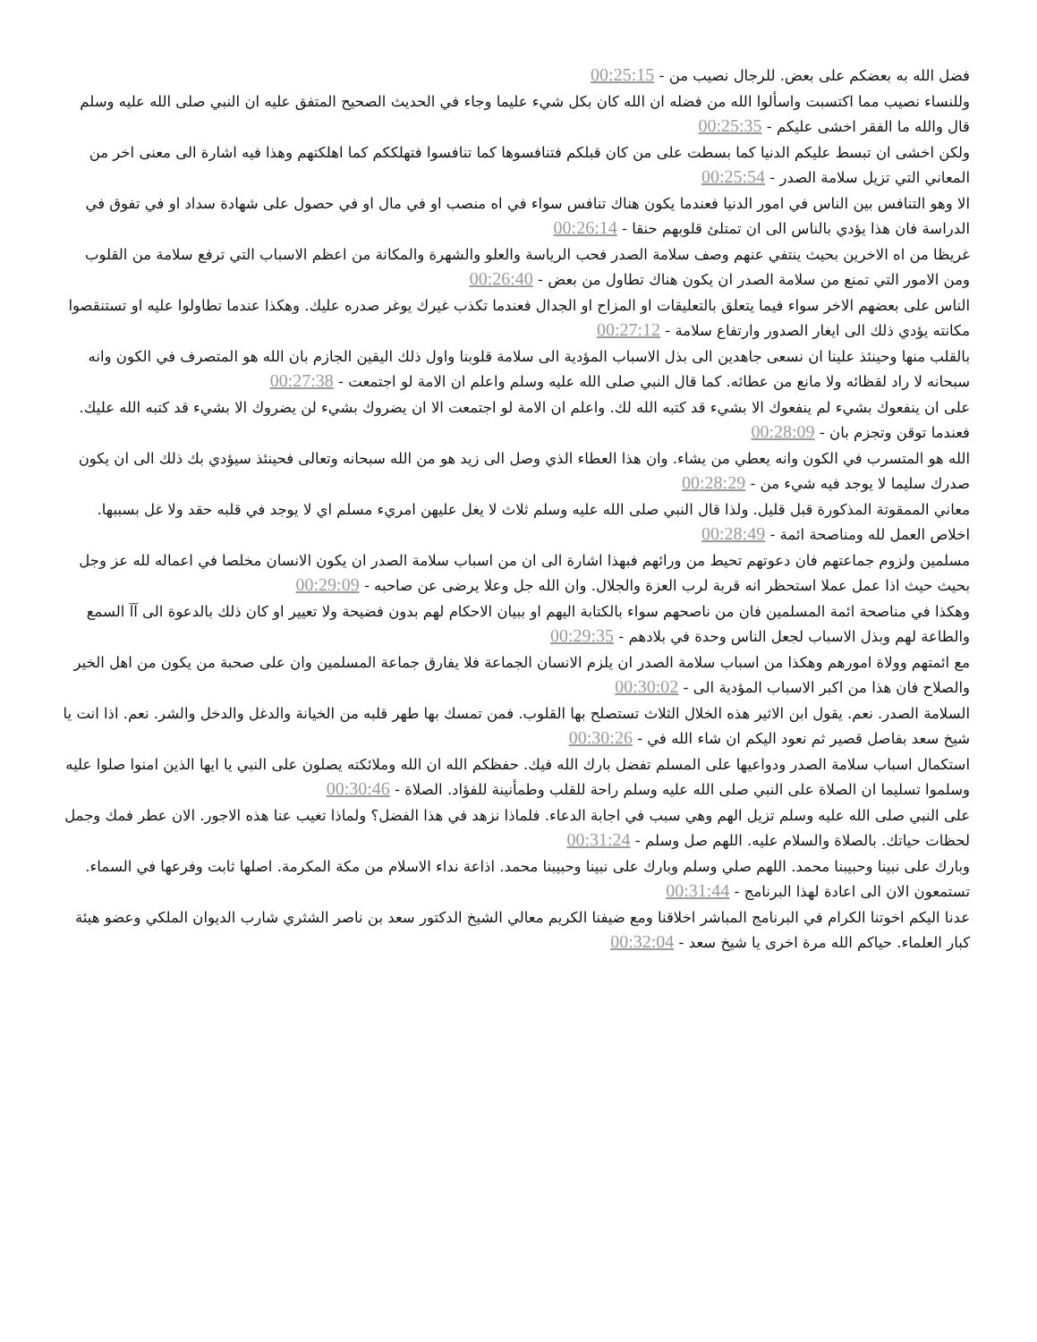فضل الله به بعضكم على بعض. للرجال نصيب من - 00:25:15
وللنساء نصيب مما اكتسبت واسألوا الله من فضله ان الله كان بكل شيء عليما وجاء في الحديث الصحيح المتفق عليه ان النبي صلى الله عليه وسلم قال والله ما الفقر اخشى عليكم - 00:25:35
ولكن اخشى ان تبسط عليكم الدنيا كما بسطت على من كان قبلكم فتنافسوها كما تنافسوا فتهلككم كما اهلكتهم وهذا فيه اشارة الى معنى اخر من المعاني التي تزيل سلامة الصدر - 00:25:54
الا وهو التنافس بين الناس في امور الدنيا فعندما يكون هناك تنافس سواء في اه منصب او في مال او في حصول على شهادة سداد او في تفوق في الدراسة فان هذا يؤدي بالناس الى ان تمتلئ قلوبهم حنقا - 00:26:14
غريظا من اه الاخرين بحيث ينتفي عنهم وصف سلامة الصدر فحب الرياسة والعلو والشهرة والمكانة من اعظم الاسباب التي ترفع سلامة من القلوب ومن الامور التي تمنع من سلامة الصدر ان يكون هناك تطاول من بعض - 00:26:40
الناس على بعضهم الاخر سواء فيما يتعلق بالتعليقات او المزاح او الجدال فعندما تكذب غيرك يوغر صدره عليك. وهكذا عندما تطاولوا عليه او تستنقصوا مكانته يؤدي ذلك الى ايغار الصدور وارتفاع سلامة - 00:27:12
بالقلب منها وحينئذ علينا ان نسعى جاهدين الى بذل الاسباب المؤدية الى سلامة قلوبنا واول ذلك اليقين الجازم بان الله هو المتصرف في الكون وانه سبحانه لا راد لقظائه ولا مانع من عطائه. كما قال النبي صلى الله عليه وسلم واعلم ان الامة لو اجتمعت - 00:27:38
على ان ينفعوك بشيء لم ينفعوك الا بشيء قد كتبه الله لك. واعلم ان الامة لو اجتمعت الا ان يضروك بشيء لن يضروك الا بشيء قد كتبه الله عليك. فعندما توقن وتجزم بان - 00:28:09
الله هو المتسرب في الكون وانه يعطي من يشاء. وان هذا العطاء الذي وصل الى زيد هو من الله سبحانه وتعالى فحينئذ سيؤدي بك ذلك الى ان يكون صدرك سليما لا يوجد فيه شيء من - 00:28:29
معاني الممقوتة المذكورة قبل قليل. ولذا قال النبي صلى الله عليه وسلم ثلاث لا يغل عليهن امريء مسلم اي لا يوجد في قلبه حقد ولا غل بسببها. اخلاص العمل لله ومناصحة ائمة - 00:28:49
مسلمين ولزوم جماعتهم فان دعوتهم تحيط من ورائهم فبهذا اشارة الى ان من اسباب سلامة الصدر ان يكون الانسان مخلصا في اعماله لله عز وجل بحيث حيث اذا عمل عملا استحظر انه قربة لرب العزة والجلال. وان الله جل وعلا يرضى عن صاحبه - 00:29:09
وهكذا في مناصحة ائمة المسلمين فان من ناصحهم سواء بالكتابة اليهم او ببيان الاحكام لهم بدون فضيحة ولا تعيير او كان ذلك بالدعوة الى آآ السمع والطاعة لهم وبذل الاسباب لجعل الناس وحدة في بلادهم - 00:29:35
مع ائمتهم وولاة امورهم وهكذا من اسباب سلامة الصدر ان يلزم الانسان الجماعة فلا يفارق جماعة المسلمين وان على صحبة من يكون من اهل الخير والصلاح فان هذا من اكبر الاسباب المؤدية الى - 00:30:02
السلامة الصدر. نعم. يقول ابن الاثير هذه الخلال الثلاث تستصلح بها القلوب. فمن تمسك بها طهر قلبه من الخيانة والدغل والدخل والشر. نعم. اذا انت يا شيخ سعد بفاصل قصير ثم نعود اليكم ان شاء الله في - 00:30:26
استكمال اسباب سلامة الصدر ودواعيها على المسلم تفضل بارك الله فيك. حفظكم الله ان الله وملائكته يصلون على النبي يا ايها الذين امنوا صلوا عليه وسلموا تسليما ان الصلاة على النبي صلى الله عليه وسلم راحة للقلب وطمأنينة للفؤاد. الصلاة - 00:30:46
على النبي صلى الله عليه وسلم تزيل الهم وهي سبب في اجابة الدعاء. فلماذا نزهد في هذا الفضل؟ ولماذا تغيب عنا هذه الاجور. الان عطر فمك وجمل لحظات حياتك. بالصلاة والسلام عليه. اللهم صل وسلم - 00:31:24
وبارك على نبينا وحبيبنا محمد. اللهم صلي وسلم وبارك على نبينا وحبيبنا محمد. اذاعة نداء الاسلام من مكة المكرمة. اصلها ثابت وفرعها في السماء. تستمعون الان الى اعادة لهذا البرنامج - 00:31:44
عدنا اليكم اخوتنا الكرام في البرنامج المباشر اخلاقنا ومع ضيفنا الكريم معالي الشيخ الدكتور سعد بن ناصر الشثري شارب الديوان الملكي وعضو هيئة كبار العلماء. حياكم الله مرة اخرى يا شيخ سعد - 00:32:04